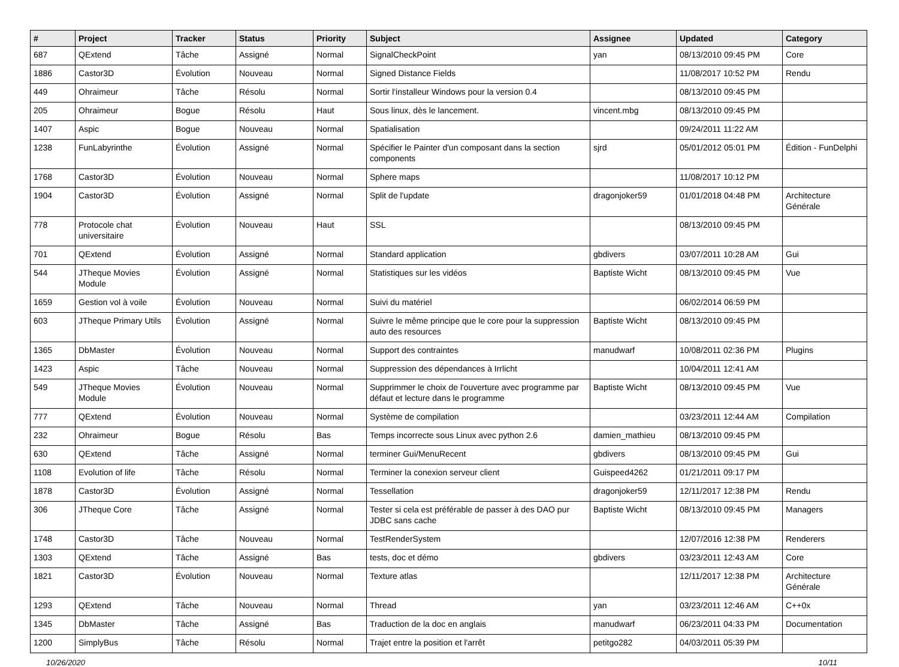| # | Project | Tracker | Status | Priority | Subject | Assignee | Updated | Category |
| --- | --- | --- | --- | --- | --- | --- | --- | --- |
| 687 | QExtend | Tâche | Assigné | Normal | SignalCheckPoint | yan | 08/13/2010 09:45 PM | Core |
| 1886 | Castor3D | Évolution | Nouveau | Normal | Signed Distance Fields | | 11/08/2017 10:52 PM | Rendu |
| 449 | Ohraimeur | Tâche | Résolu | Normal | Sortir l'installeur Windows pour la version 0.4 | | 08/13/2010 09:45 PM | |
| 205 | Ohraimeur | Bogue | Résolu | Haut | Sous linux, dès le lancement. | vincent.mbg | 08/13/2010 09:45 PM | |
| 1407 | Aspic | Bogue | Nouveau | Normal | Spatialisation | | 09/24/2011 11:22 AM | |
| 1238 | FunLabyrinthe | Évolution | Assigné | Normal | Spécifier le Painter d'un composant dans la section components | sjrd | 05/01/2012 05:01 PM | Édition - FunDelphi |
| 1768 | Castor3D | Évolution | Nouveau | Normal | Sphere maps | | 11/08/2017 10:12 PM | |
| 1904 | Castor3D | Évolution | Assigné | Normal | Split de l'update | dragonjoker59 | 01/01/2018 04:48 PM | Architecture Générale |
| 778 | Protocole chat universitaire | Évolution | Nouveau | Haut | SSL | | 08/13/2010 09:45 PM | |
| 701 | QExtend | Évolution | Assigné | Normal | Standard application | gbdivers | 03/07/2011 10:28 AM | Gui |
| 544 | JTheque Movies Module | Évolution | Assigné | Normal | Statistiques sur les vidéos | Baptiste Wicht | 08/13/2010 09:45 PM | Vue |
| 1659 | Gestion vol à voile | Évolution | Nouveau | Normal | Suivi du matériel | | 06/02/2014 06:59 PM | |
| 603 | JTheque Primary Utils | Évolution | Assigné | Normal | Suivre le même principe que le core pour la suppression auto des resources | Baptiste Wicht | 08/13/2010 09:45 PM | |
| 1365 | DbMaster | Évolution | Nouveau | Normal | Support des contraintes | manudwarf | 10/08/2011 02:36 PM | Plugins |
| 1423 | Aspic | Tâche | Nouveau | Normal | Suppression des dépendances à Irrlicht | | 10/04/2011 12:41 AM | |
| 549 | JTheque Movies Module | Évolution | Nouveau | Normal | Supprimmer le choix de l'ouverture avec programme par défaut et lecture dans le programme | Baptiste Wicht | 08/13/2010 09:45 PM | Vue |
| 777 | QExtend | Évolution | Nouveau | Normal | Système de compilation | | 03/23/2011 12:44 AM | Compilation |
| 232 | Ohraimeur | Bogue | Résolu | Bas | Temps incorrecte sous Linux avec python 2.6 | damien_mathieu | 08/13/2010 09:45 PM | |
| 630 | QExtend | Tâche | Assigné | Normal | terminer Gui/MenuRecent | gbdivers | 08/13/2010 09:45 PM | Gui |
| 1108 | Evolution of life | Tâche | Résolu | Normal | Terminer la conexion serveur client | Guispeed4262 | 01/21/2011 09:17 PM | |
| 1878 | Castor3D | Évolution | Assigné | Normal | Tessellation | dragonjoker59 | 12/11/2017 12:38 PM | Rendu |
| 306 | JTheque Core | Tâche | Assigné | Normal | Tester si cela est préférable de passer à des DAO pur JDBC sans cache | Baptiste Wicht | 08/13/2010 09:45 PM | Managers |
| 1748 | Castor3D | Tâche | Nouveau | Normal | TestRenderSystem | | 12/07/2016 12:38 PM | Renderers |
| 1303 | QExtend | Tâche | Assigné | Bas | tests, doc et démo | gbdivers | 03/23/2011 12:43 AM | Core |
| 1821 | Castor3D | Évolution | Nouveau | Normal | Texture atlas | | 12/11/2017 12:38 PM | Architecture Générale |
| 1293 | QExtend | Tâche | Nouveau | Normal | Thread | yan | 03/23/2011 12:46 AM | C++0x |
| 1345 | DbMaster | Tâche | Assigné | Bas | Traduction de la doc en anglais | manudwarf | 06/23/2011 04:33 PM | Documentation |
| 1200 | SimplyBus | Tâche | Résolu | Normal | Trajet entre la position et l'arrêt | petitgo282 | 04/03/2011 05:39 PM | |
10/26/2020 10/11